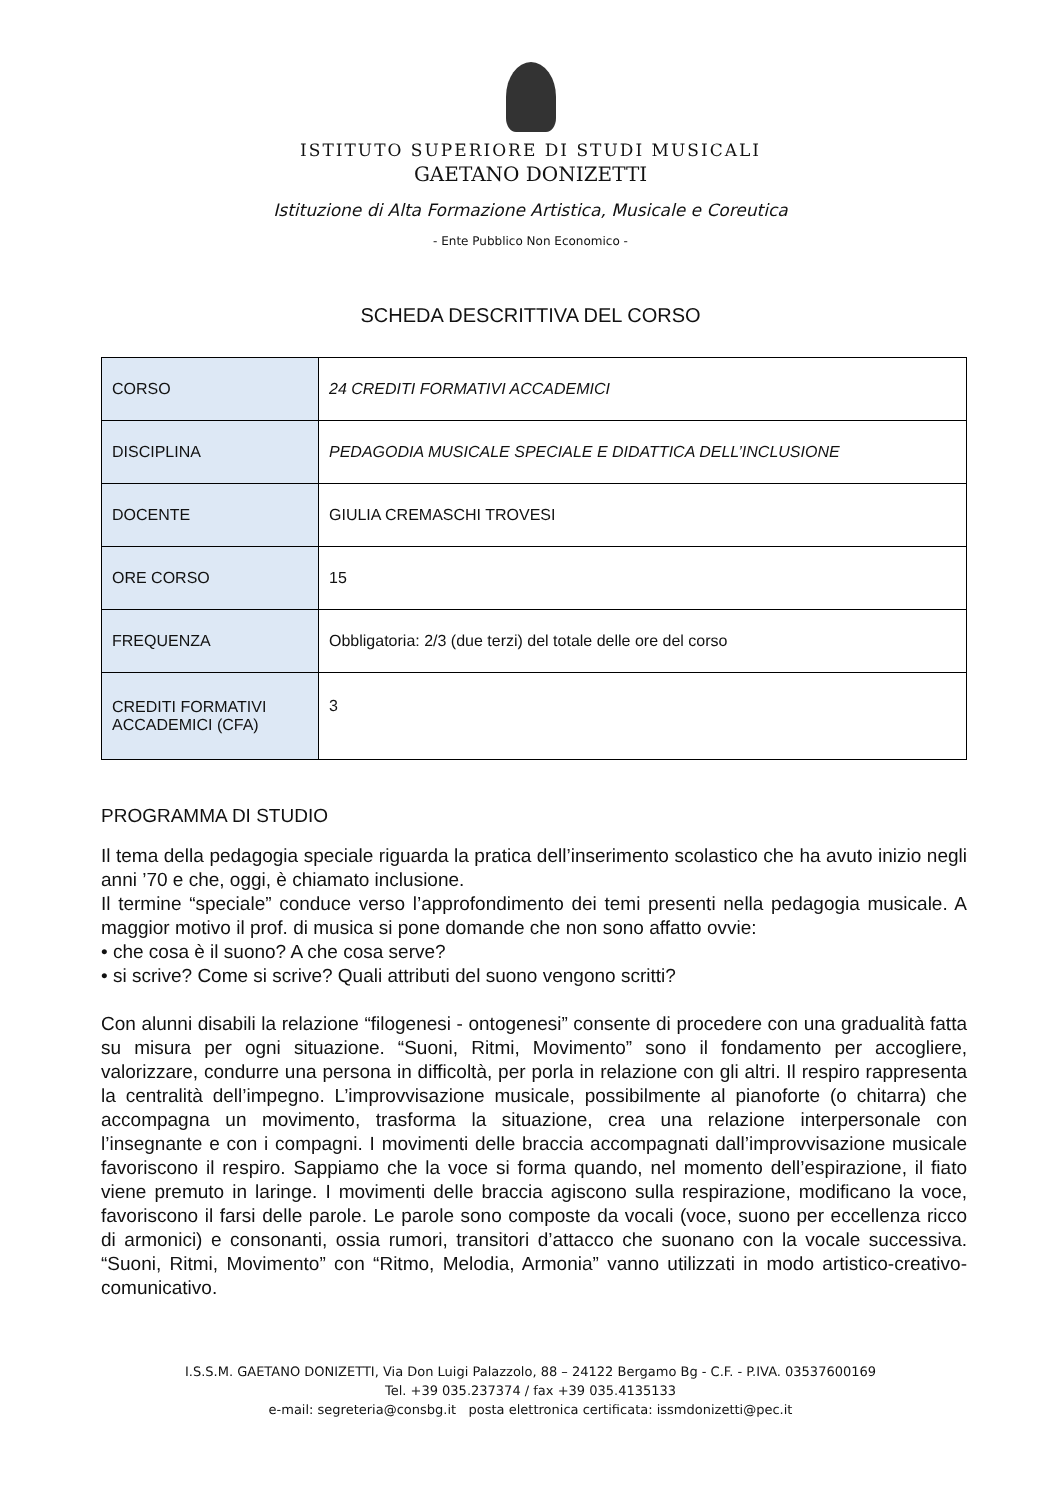ISTITUTO SUPERIORE DI STUDI MUSICALI
GAETANO DONIZETTI
Istituzione di Alta Formazione Artistica, Musicale e Coreutica
- Ente Pubblico Non Economico -
SCHEDA DESCRITTIVA DEL CORSO
| CORSO | 24 CREDITI FORMATIVI ACCADEMICI |
| DISCIPLINA | PEDAGODIA MUSICALE SPECIALE E DIDATTICA DELL’INCLUSIONE |
| DOCENTE | GIULIA CREMASCHI TROVESI |
| ORE CORSO | 15 |
| FREQUENZA | Obbligatoria: 2/3 (due terzi) del totale delle ore del corso |
| CREDITI FORMATIVI ACCADEMICI (CFA) | 3 |
PROGRAMMA DI STUDIO
Il tema della pedagogia speciale riguarda la pratica dell’inserimento scolastico che ha avuto inizio negli anni ’70 e che, oggi, è chiamato inclusione.
Il termine “speciale” conduce verso l’approfondimento dei temi presenti nella pedagogia musicale. A maggior motivo il prof. di musica si pone domande che non sono affatto ovvie:
• che cosa è il suono? A che cosa serve?
• si scrive? Come si scrive? Quali attributi del suono vengono scritti?
Con alunni disabili la relazione “filogenesi - ontogenesi” consente di procedere con una gradualità fatta su misura per ogni situazione. “Suoni, Ritmi, Movimento” sono il fondamento per accogliere, valorizzare, condurre una persona in difficoltà, per porla in relazione con gli altri. Il respiro rappresenta la centralità dell’impegno. L’improvvisazione musicale, possibilmente al pianoforte (o chitarra) che accompagna un movimento, trasforma la situazione, crea una relazione interpersonale con l’insegnante e con i compagni. I movimenti delle braccia accompagnati dall’improvvisazione musicale favoriscono il respiro. Sappiamo che la voce si forma quando, nel momento dell’espirazione, il fiato viene premuto in laringe. I movimenti delle braccia agiscono sulla respirazione, modificano la voce, favoriscono il farsi delle parole. Le parole sono composte da vocali (voce, suono per eccellenza ricco di armonici) e consonanti, ossia rumori, transitori d’attacco che suonano con la vocale successiva. “Suoni, Ritmi, Movimento” con “Ritmo, Melodia, Armonia” vanno utilizzati in modo artistico-creativo-comunicativo.
I.S.S.M. GAETANO DONIZETTI, Via Don Luigi Palazzolo, 88 – 24122 Bergamo Bg - C.F. - P.IVA. 03537600169
Tel. +39 035.237374 / fax +39 035.4135133
e-mail: segreteria@consbg.it posta elettronica certificata: issmdonizetti@pec.it